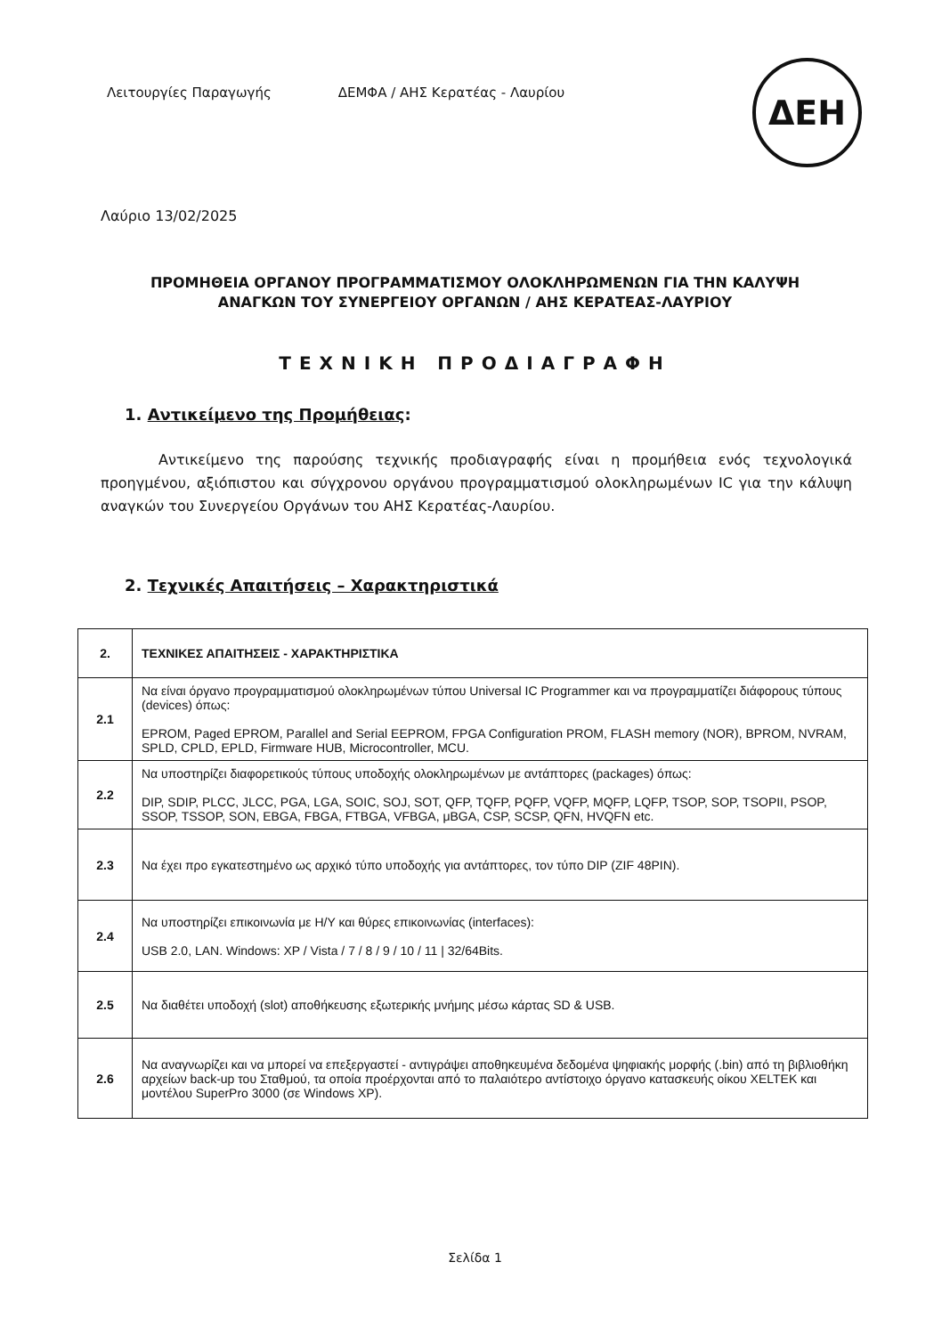Λειτουργίες Παραγωγής ΔΕΜΦΑ / ΑΗΣ Κερατέας - Λαυρίου
ΔΕΗ
Λαύριο 13/02/2025
ΠΡΟΜΗΘΕΙΑ ΟΡΓΑΝΟΥ ΠΡΟΓΡΑΜΜΑΤΙΣΜΟΥ ΟΛΟΚΛΗΡΩΜΕΝΩΝ ΓΙΑ ΤΗΝ ΚΑΛΥΨΗ
ΑΝΑΓΚΩΝ ΤΟΥ ΣΥΝΕΡΓΕΙΟΥ ΟΡΓΑΝΩΝ / ΑΗΣ ΚΕΡΑΤΕΑΣ-ΛΑΥΡΙΟΥ
ΤΕΧΝΙΚΗ ΠΡΟΔΙΑΓΡΑΦΗ
1. Αντικείμενο της Προμήθειας:
Αντικείμενο της παρούσης τεχνικής προδιαγραφής είναι η προμήθεια ενός τεχνολογικά προηγμένου, αξιόπιστου και σύγχρονου οργάνου προγραμματισμού ολοκληρωμένων IC για την κάλυψη αναγκών του Συνεργείου Οργάνων του ΑΗΣ Κερατέας-Λαυρίου.
2. Τεχνικές Απαιτήσεις – Χαρακτηριστικά
| 2. | ΤΕΧΝΙΚΕΣ ΑΠΑΙΤΗΣΕΙΣ - ΧΑΡΑΚΤΗΡΙΣΤΙΚΑ |
| 2.1 | Να είναι όργανο προγραμματισμού ολοκληρωμένων τύπου Universal IC Programmer και να προγραμματίζει διάφορους τύπους (devices) όπως: EPROM, Paged EPROM, Parallel and Serial EEPROM, FPGA Configuration PROM, FLASH memory (NOR), BPROM, NVRAM, SPLD, CPLD, EPLD, Firmware HUB, Microcontroller, MCU. |
| 2.2 | Να υποστηρίζει διαφορετικούς τύπους υποδοχής ολοκληρωμένων με αντάπτορες (packages) όπως: DIP, SDIP, PLCC, JLCC, PGA, LGA, SOIC, SOJ, SOT, QFP, TQFP, PQFP, VQFP, MQFP, LQFP, TSOP, SOP, TSOPII, PSOP, SSOP, TSSOP, SON, EBGA, FBGA, FTBGA, VFBGA, μBGA, CSP, SCSP, QFN, HVQFN etc. |
| 2.3 | Να έχει προ εγκατεστημένο ως αρχικό τύπο υποδοχής για αντάπτορες, τον τύπο DIP (ZIF 48PIN). |
| 2.4 | Να υποστηρίζει επικοινωνία με Η/Υ και θύρες επικοινωνίας (interfaces): USB 2.0, LAN. Windows: XP / Vista / 7 / 8 / 9 / 10 / 11 / 32/64Bits. |
| 2.5 | Να διαθέτει υποδοχή (slot) αποθήκευσης εξωτερικής μνήμης μέσω κάρτας SD & USB. |
| 2.6 | Να αναγνωρίζει και να μπορεί να επεξεργαστεί - αντιγράψει αποθηκευμένα δεδομένα ψηφιακής μορφής (.bin) από τη βιβλιοθήκη αρχείων back-up του Σταθμού, τα οποία προέρχονται από το παλαιότερο αντίστοιχο όργανο κατασκευής οίκου XELTEK και μοντέλου SuperPro 3000 (σε Windows XP). |
Σελίδα 1